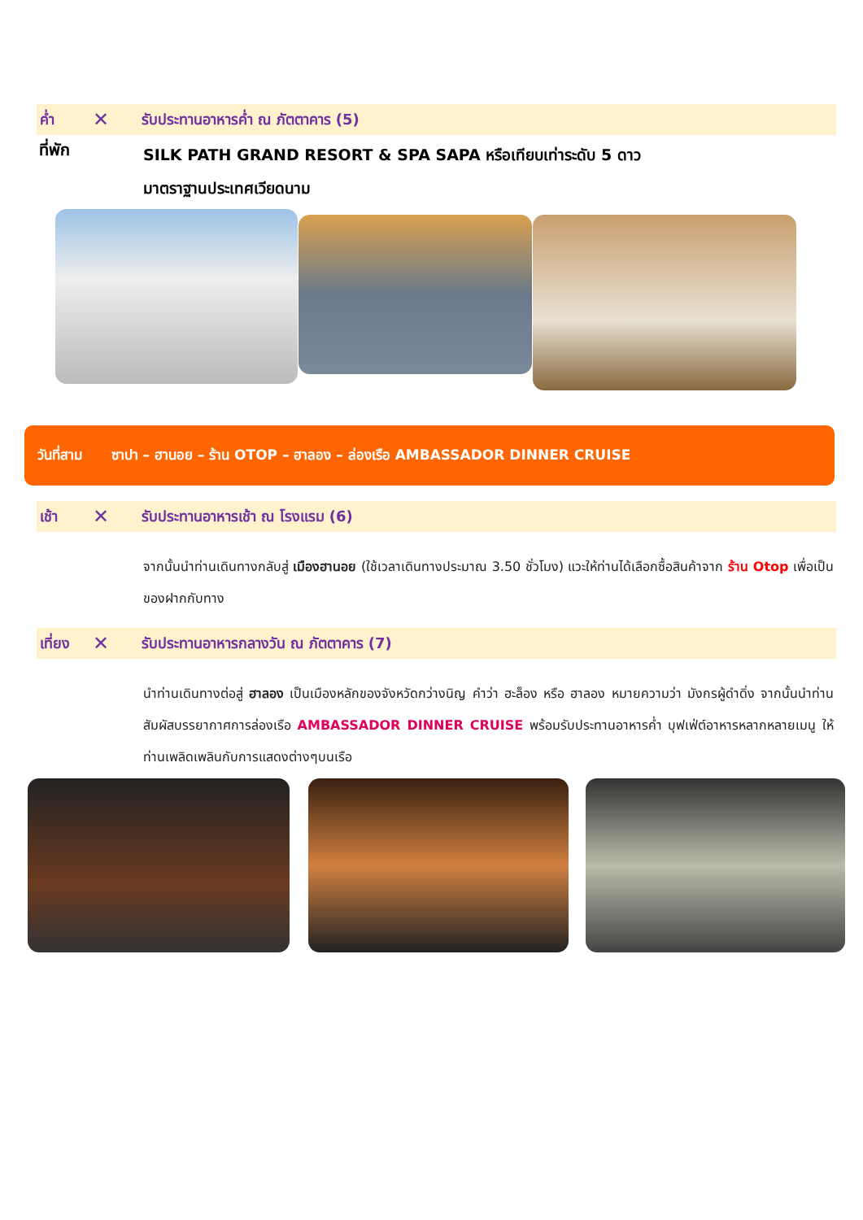ค่ำ ✕ รับประทานอาหารค่ำ ณ ภัตตาคาร (5)
ที่พัก
SILK PATH GRAND RESORT & SPA SAPA หรือเทียบเท่าระดับ 5 ดาว
มาตราฐานประเทศเวียดนาม
วันที่สาม ซาปา – ฮานอย – ร้าน OTOP – ฮาลอง – ล่องเรือ AMBASSADOR DINNER CRUISE
เช้า ✕ รับประทานอาหารเช้า ณ โรงแรม (6)
จากนั้นนำท่านเดินทางกลับสู่ เมืองฮานอย (ใช้เวลาเดินทางประมาณ 3.50 ชั่วโมง) แวะให้ท่านได้เลือกซื้อสินค้าจาก ร้าน Otop เพื่อเป็นของฝากกับทาง
เที่ยง ✕ รับประทานอาหารกลางวัน ณ ภัตตาคาร (7)
นำท่านเดินทางต่อสู่ ฮาลอง เป็นเมืองหลักของจังหวัดกว่างนิญ คำว่า ฮะล็อง หรือ ฮาลอง หมายความว่า มังกรผู้ดำดิ่ง จากนั้นนำท่านสัมผัสบรรยากาศการล่องเรือ AMBASSADOR DINNER CRUISE พร้อมรับประทานอาหารค่ำ บุฟเฟ่ต์อาหารหลากหลายเมนู ให้ท่านเพลิดเพลินกับการแสดงต่างๆบนเรือ